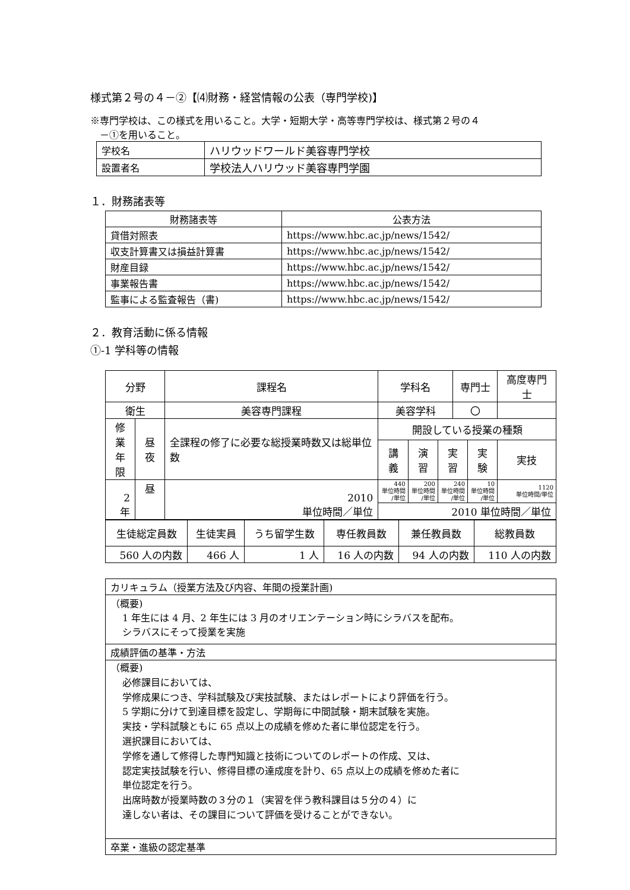様式第２号の４－②【⑷財務・経営情報の公表（専門学校)】
※専門学校は、この様式を用いること。大学・短期大学・高等専門学校は、様式第２号の４
－①を用いること。
| 学校名 | ハリウッドワールド美容専門学校 |
| 設置者名 | 学校法人ハリウッド美容専門学園 |
１．財務諸表等
| 財務諸表等 | 公表方法 |
| 貸借対照表 | https://www.hbc.ac.jp/news/1542/ |
| 収支計算書又は損益計算書 | https://www.hbc.ac.jp/news/1542/ |
| 財産目録 | https://www.hbc.ac.jp/news/1542/ |
| 事業報告書 | https://www.hbc.ac.jp/news/1542/ |
| 監事による監査報告（書) | https://www.hbc.ac.jp/news/1542/ |
２．教育活動に係る情報
①-1 学科等の情報
| 分野 | | 課程名 | 学科名 | | | 専門士 | | 高度専門士 |
| 衛生 | | 美容専門課程 | 美容学科 | | | 〇 | | |
| 修業 年限 | 昼夜 | 全課程の修了に必要な総授業時数又は総単位数 | 開設している授業の種類 | | | | | |
| | | | 講義 | 演習 | 実習 | | 実験 | 実技 |
| 2 年 | 昼 | 2010 単位時間／単位 | 440 単位時間 /単位 | 200 単位時間 /単位 | 240 単位時間 /単位 | | 10 単位時間 /単位 | 1120 単位時間/単位 |
| | | | 2010 単位時間／単位 | | | | | |
| 生徒総定員数 | 生徒実員 | うち留学生数 | 専任教員数 | 兼任教員数 | 総教員数 |
| 560 人の内数 | 466 人 | 1 人 | 16 人の内数 | 94 人の内数 | 110 人の内数 |
| カリキュラム（授業方法及び内容、年間の授業計画) |
| （概要) 1 年生には 4 月、2 年生には 3 月のオリエンテーション時にシラバスを配布。 シラバスにそって授業を実施 |
| 成績評価の基準・方法 |
| （概要) 必修課目においては、 学修成果につき、学科試験及び実技試験、またはレポートにより評価を行う。 5 学期に分けて到達目標を設定し、学期毎に中間試験・期末試験を実施。 実技・学科試験ともに 65 点以上の成績を修めた者に単位認定を行う。 選択課目においては、 学修を通して修得した専門知識と技術についてのレポートの作成、又は、 認定実技試験を行い、修得目標の達成度を計り、65 点以上の成績を修めた者に 単位認定を行う。 出席時数が授業時数の３分の１（実習を伴う教科課目は５分の４）に 達しない者は、その課目について評価を受けることができない。 |
| 卒業・進級の認定基準 |